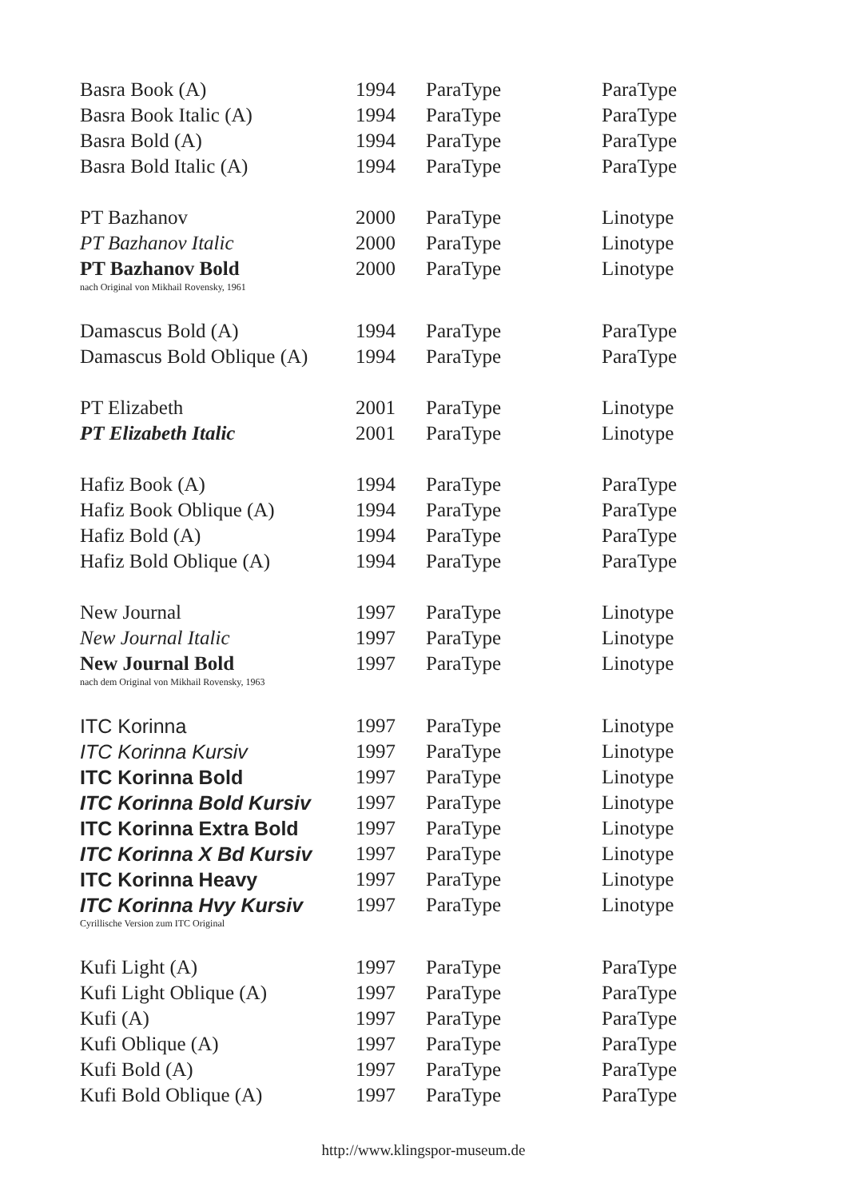| Basra Book (A) | 1994 | ParaType | ParaType |
| Basra Book Italic (A) | 1994 | ParaType | ParaType |
| Basra Bold (A) | 1994 | ParaType | ParaType |
| Basra Bold Italic (A) | 1994 | ParaType | ParaType |
| PT Bazhanov | 2000 | ParaType | Linotype |
| PT Bazhanov Italic | 2000 | ParaType | Linotype |
| PT Bazhanov Bold | 2000 | ParaType | Linotype |
| nach Original von Mikhail Rovensky, 1961 | | | |
| Damascus Bold (A) | 1994 | ParaType | ParaType |
| Damascus Bold Oblique (A) | 1994 | ParaType | ParaType |
| PT Elizabeth | 2001 | ParaType | Linotype |
| PT Elizabeth Italic | 2001 | ParaType | Linotype |
| Hafiz Book (A) | 1994 | ParaType | ParaType |
| Hafiz Book Oblique (A) | 1994 | ParaType | ParaType |
| Hafiz Bold (A) | 1994 | ParaType | ParaType |
| Hafiz Bold Oblique (A) | 1994 | ParaType | ParaType |
| New Journal | 1997 | ParaType | Linotype |
| New Journal Italic | 1997 | ParaType | Linotype |
| New Journal Bold | 1997 | ParaType | Linotype |
| nach dem Original von Mikhail Rovensky, 1963 | | | |
| ITC Korinna | 1997 | ParaType | Linotype |
| ITC Korinna Kursiv | 1997 | ParaType | Linotype |
| ITC Korinna Bold | 1997 | ParaType | Linotype |
| ITC Korinna Bold Kursiv | 1997 | ParaType | Linotype |
| ITC Korinna Extra Bold | 1997 | ParaType | Linotype |
| ITC Korinna X Bd Kursiv | 1997 | ParaType | Linotype |
| ITC Korinna Heavy | 1997 | ParaType | Linotype |
| ITC Korinna Hvy Kursiv | 1997 | ParaType | Linotype |
| Cyrillische Version zum ITC Original | | | |
| Kufi Light (A) | 1997 | ParaType | ParaType |
| Kufi Light Oblique (A) | 1997 | ParaType | ParaType |
| Kufi (A) | 1997 | ParaType | ParaType |
| Kufi Oblique (A) | 1997 | ParaType | ParaType |
| Kufi Bold (A) | 1997 | ParaType | ParaType |
| Kufi Bold Oblique (A) | 1997 | ParaType | ParaType |
http://www.klingspor-museum.de